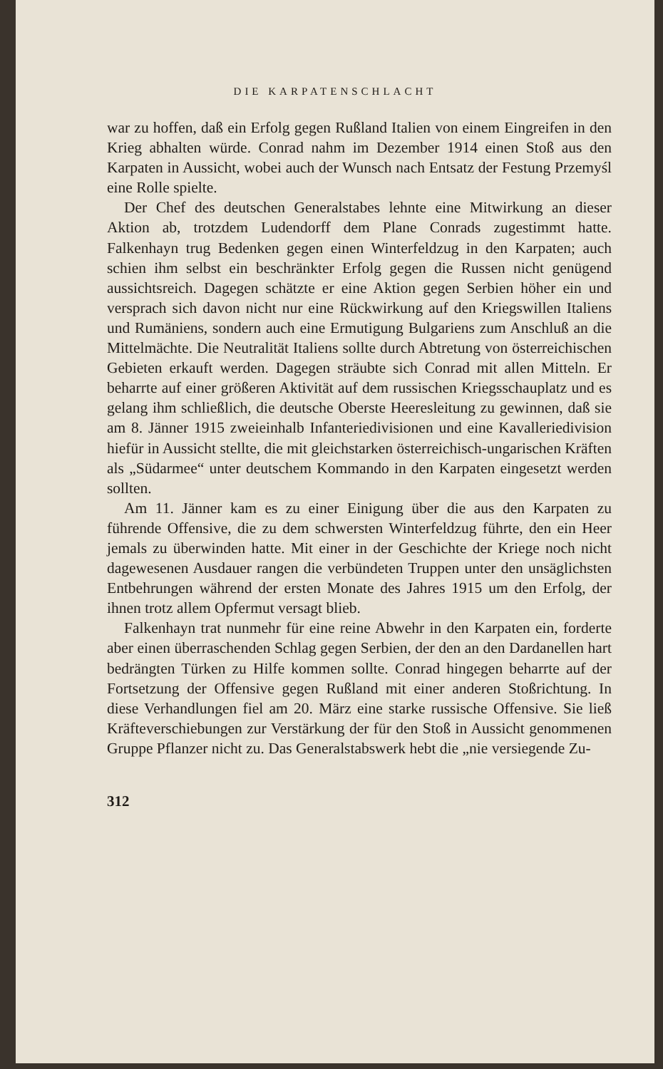DIE KARPATENSCHLACHT
war zu hoffen, daß ein Erfolg gegen Rußland Italien von einem Eingreifen in den Krieg abhalten würde. Conrad nahm im Dezember 1914 einen Stoß aus den Karpaten in Aussicht, wobei auch der Wunsch nach Entsatz der Festung Przemyśl eine Rolle spielte.
Der Chef des deutschen Generalstabes lehnte eine Mitwirkung an dieser Aktion ab, trotzdem Ludendorff dem Plane Conrads zugestimmt hatte. Falkenhayn trug Bedenken gegen einen Winterfeldzug in den Karpaten; auch schien ihm selbst ein beschränkter Erfolg gegen die Russen nicht genügend aussichtsreich. Dagegen schätzte er eine Aktion gegen Serbien höher ein und versprach sich davon nicht nur eine Rückwirkung auf den Kriegswillen Italiens und Rumäniens, sondern auch eine Ermutigung Bulgariens zum Anschluß an die Mittelmächte. Die Neutralität Italiens sollte durch Abtretung von österreichischen Gebieten erkauft werden. Dagegen sträubte sich Conrad mit allen Mitteln. Er beharrte auf einer größeren Aktivität auf dem russischen Kriegsschauplatz und es gelang ihm schließlich, die deutsche Oberste Heeresleitung zu gewinnen, daß sie am 8. Jänner 1915 zweieinhalb Infanteriedivisionen und eine Kavalleriedivision hiefür in Aussicht stellte, die mit gleichstarken österreichisch-ungarischen Kräften als „Südarmee“ unter deutschem Kommando in den Karpaten eingesetzt werden sollten.
Am 11. Jänner kam es zu einer Einigung über die aus den Karpaten zu führende Offensive, die zu dem schwersten Winterfeldzug führte, den ein Heer jemals zu überwinden hatte. Mit einer in der Geschichte der Kriege noch nicht dagewesenen Ausdauer rangen die verbündeten Truppen unter den unsäglichsten Entbehrungen während der ersten Monate des Jahres 1915 um den Erfolg, der ihnen trotz allem Opfermut versagt blieb.
Falkenhayn trat nunmehr für eine reine Abwehr in den Karpaten ein, forderte aber einen überraschenden Schlag gegen Serbien, der den an den Dardanellen hart bedrängten Türken zu Hilfe kommen sollte. Conrad hingegen beharrte auf der Fortsetzung der Offensive gegen Rußland mit einer anderen Stoßrichtung. In diese Verhandlungen fiel am 20. März eine starke russische Offensive. Sie ließ Kräfteverschiebungen zur Verstärkung der für den Stoß in Aussicht genommenen Gruppe Pflanzer nicht zu. Das Generalstabswerk hebt die „nie versiegende Zu-
312